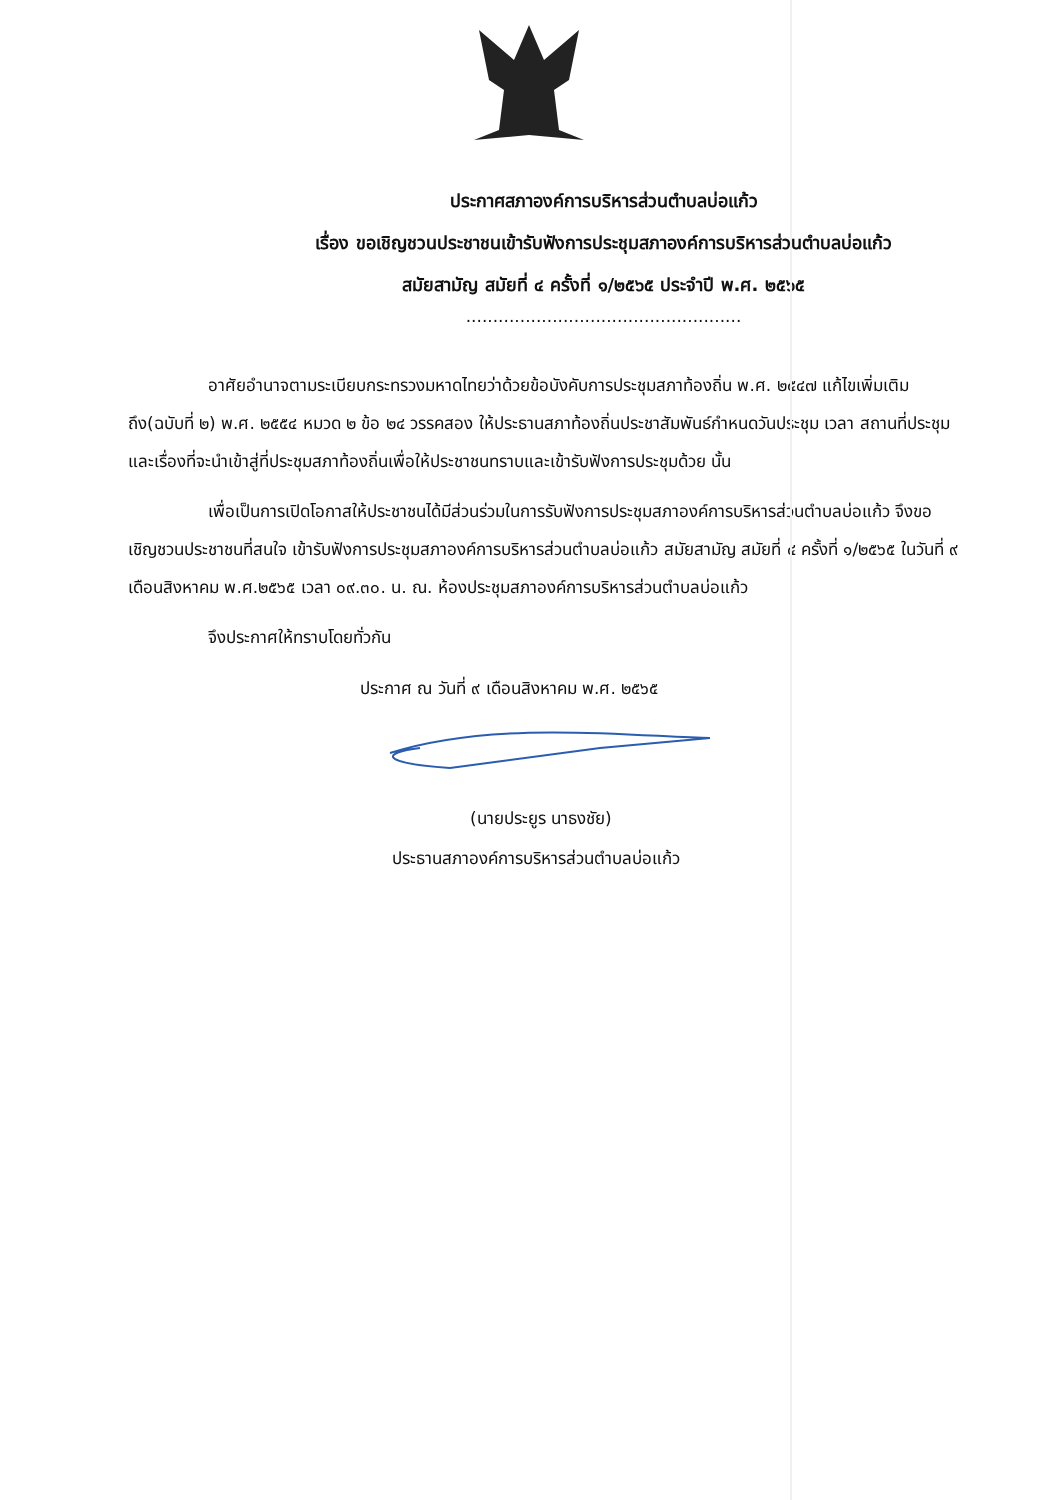ประกาศสภาองค์การบริหารส่วนตำบลบ่อแก้ว
เรื่อง ขอเชิญชวนประชาชนเข้ารับฟังการประชุมสภาองค์การบริหารส่วนตำบลบ่อแก้ว
สมัยสามัญ สมัยที่ ๔ ครั้งที่ ๑/๒๕๖๕ ประจำปี พ.ศ. ๒๕๖๕
...................................................
อาศัยอำนาจตามระเบียบกระทรวงมหาดไทยว่าด้วยข้อบังคับการประชุมสภาท้องถิ่น พ.ศ. ๒๕๔๗ แก้ไขเพิ่มเติมถึง(ฉบับที่ ๒) พ.ศ. ๒๕๕๔ หมวด ๒ ข้อ ๒๔ วรรคสอง ให้ประธานสภาท้องถิ่นประชาสัมพันธ์กำหนดวันประชุม เวลา สถานที่ประชุม และเรื่องที่จะนำเข้าสู่ที่ประชุมสภาท้องถิ่นเพื่อให้ประชาชนทราบและเข้ารับฟังการประชุมด้วย นั้น
เพื่อเป็นการเปิดโอกาสให้ประชาชนได้มีส่วนร่วมในการรับฟังการประชุมสภาองค์การบริหารส่วนตำบลบ่อแก้ว จึงขอเชิญชวนประชาชนที่สนใจ เข้ารับฟังการประชุมสภาองค์การบริหารส่วนตำบลบ่อแก้ว สมัยสามัญ สมัยที่ ๔ ครั้งที่ ๑/๒๕๖๕ ในวันที่ ๙ เดือนสิงหาคม พ.ศ.๒๕๖๕ เวลา ๐๙.๓๐. น. ณ. ห้องประชุมสภาองค์การบริหารส่วนตำบลบ่อแก้ว
จึงประกาศให้ทราบโดยทั่วกัน
ประกาศ ณ วันที่ ๙ เดือนสิงหาคม พ.ศ. ๒๕๖๕
(นายประยูร นาธงชัย)
ประธานสภาองค์การบริหารส่วนตำบลบ่อแก้ว